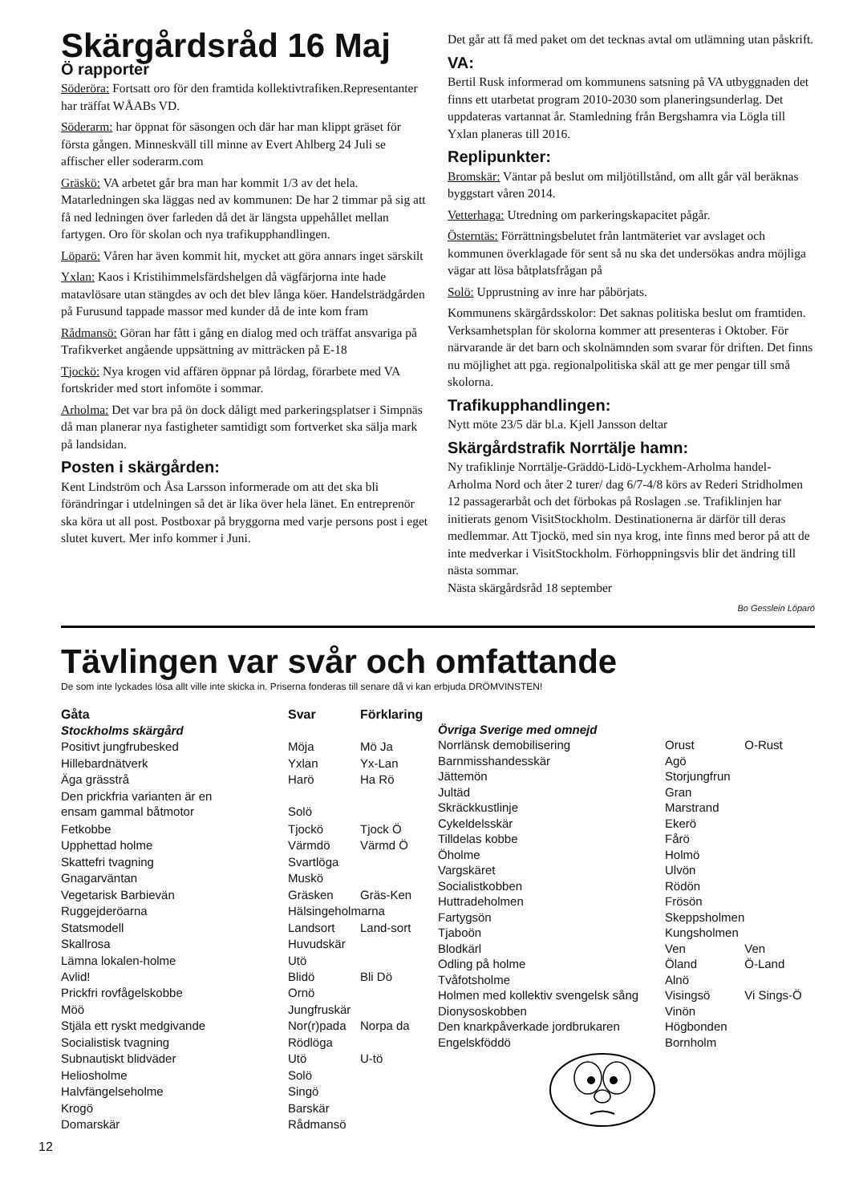Skärgårdsråd 16 Maj
Ö rapporter
Söderöra: Fortsatt oro för den framtida kollektivtrafiken.Representanter har träffat WÅABs VD.
Söderarm: har öppnat för säsongen och där har man klippt gräset för första gången. Minneskväll till minne av Evert Ahlberg 24 Juli se affischer eller soderarm.com
Gräskö: VA arbetet går bra man har kommit 1/3 av det hela. Matarledningen ska läggas ned av kommunen: De har 2 timmar på sig att få ned ledningen över farleden då det är längsta uppehållet mellan fartygen. Oro för skolan och nya trafikupphandlingen.
Löparö: Våren har även kommit hit, mycket att göra annars inget särskilt
Yxlan: Kaos i Kristihimmelsfärdshelgen då vägfärjorna inte hade matavlösare utan stängdes av och det blev långa köer. Handelsträdgården på Furusund tappade massor med kunder då de inte kom fram
Rådmansö: Göran har fått i gång en dialog med och träffat ansvariga på Trafikverket angående uppsättning av mitträcken på E-18
Tjockö: Nya krogen vid affären öppnar på lördag, förarbete med VA fortskrider med stort infomöte i sommar.
Arholma: Det var bra på ön dock dåligt med parkeringsplatser i Simpnäs då man planerar nya fastigheter samtidigt som fortverket ska sälja mark på landsidan.
Posten i skärgården:
Kent Lindström och Åsa Larsson informerade om att det ska bli förändringar i utdelningen så det är lika över hela länet. En entreprenör ska köra ut all post. Postboxar på bryggorna med varje persons post i eget slutet kuvert. Mer info kommer i Juni.
Det går att få med paket om det tecknas avtal om utlämning utan påskrift.
VA:
Bertil Rusk informerad om kommunens satsning på VA utbyggnaden det finns ett utarbetat program 2010-2030 som planeringsunderlag. Det uppdateras vartannat år. Stamledning från Bergshamra via Lögla till Yxlan planeras till 2016.
Replipunkter:
Bromskär: Väntar på beslut om miljötillstånd, om allt går väl beräknas byggstart våren 2014.
Vetterhaga: Utredning om parkeringskapacitet pågår.
Österntäs: Förrättningsbelutet från lantmäteriet var avslaget och kommunen överklagade för sent så nu ska det undersökas andra möjliga vägar att lösa båtplatsfrågan på
Solö: Upprustning av inre har påbörjats.
Kommunens skärgårdsskolor: Det saknas politiska beslut om framtiden. Verksamhetsplan för skolorna kommer att presenteras i Oktober. För närvarande är det barn och skolnämnden som svarar för driften. Det finns nu möjlighet att pga. regionalpolitiska skäl att ge mer pengar till små skolorna.
Trafikupphandlingen:
Nytt möte 23/5 där bl.a. Kjell Jansson deltar
Skärgårdstrafik Norrtälje hamn:
Ny trafiklinje Norrtälje-Gräddö-Lidö-Lyckhem-Arholma handel-Arholma Nord och åter 2 turer/ dag 6/7-4/8 körs av Rederi Stridholmen 12 passagerarbåt och det förbokas på Roslagen .se. Trafiklinjen har initierats genom VisitStockholm. Destinationerna är därför till deras medlemmar. Att Tjockö, med sin nya krog, inte finns med beror på att de inte medverkar i VisitStockholm. Förhoppningsvis blir det ändring till nästa sommar.
Nästa skärgårdsråd 18 september
Bo Gesslein Löparö
Tävlingen var svår och omfattande
De som inte lyckades lösa allt ville inte skicka in. Priserna fonderas till senare då vi kan erbjuda DRÖMVINSTEN!
| Gåta | Svar | Förklaring |
| --- | --- | --- |
| Stockholms skärgård | | |
| Positivt jungfrubesked | Möja | Mö Ja |
| Hillebardnätverk | Yxlan | Yx-Lan |
| Äga grässtrå | Harö | Ha Rö |
| Den prickfria varianten är en ensam gammal båtmotor | Solö | |
| Fetkobbe | Tjockö | Tjock Ö |
| Upphettad holme | Värmdö | Värmd Ö |
| Skattefri tvagning | Svartlöga | |
| Gnagarväntan | Muskö | |
| Vegetarisk Barbievän | Gräsken | Gräs-Ken |
| Ruggejderöarna | Hälsingeholmarna | |
| Statsmodell | Landsort | Land-sort |
| Skallrosa | Huvudskär | |
| Lämna lokalen-holme | Utö | |
| Avlid! | Blidö | Bli Dö |
| Prickfri rovfågelskobbe | Ornö | |
| Möö | Jungfruskär | |
| Stjäla ett ryskt medgivande | Nor(r)pada | Norpa da |
| Socialistisk tvagning | Rödlöga | |
| Subnautiskt blidväder | Utö | U-tö |
| Heliosholme | Solö | |
| Halvfängelseholme | Singö | |
| Krogö | Barskär | |
| Domarskär | Rådmansö | |
| Övriga Sverige med omnejd | | |
| Norrlänsk demobilisering | Orust | O-Rust |
| Barnmisshandesskär | Agö | |
| Jättemön | Storjungfrun | |
| Jultäd | Gran | |
| Skräckkustlinje | Marstrand | |
| Cykeldelsskär | Ekerö | |
| Tilldelas kobbe | Fårö | |
| Öholme | Holmö | |
| Vargskäret | Ulvön | |
| Socialistkobben | Rödön | |
| Huttradeholmen | Frösön | |
| Fartygsön | Skeppsholmen | |
| Tjaboön | Kungsholmen | |
| Blodkärl | Ven | Ven |
| Odling på holme | Öland | Ö-Land |
| Tvåfotsholme | Alnö | |
| Holmen med kollektiv svengelsk sång | Visingsö | Vi Sings-Ö |
| Dionysoskobben | Vinön | |
| Den knarkpåverkade jordbrukaren | Högbonden | |
| Engelskföddö | Bornholm | |
12